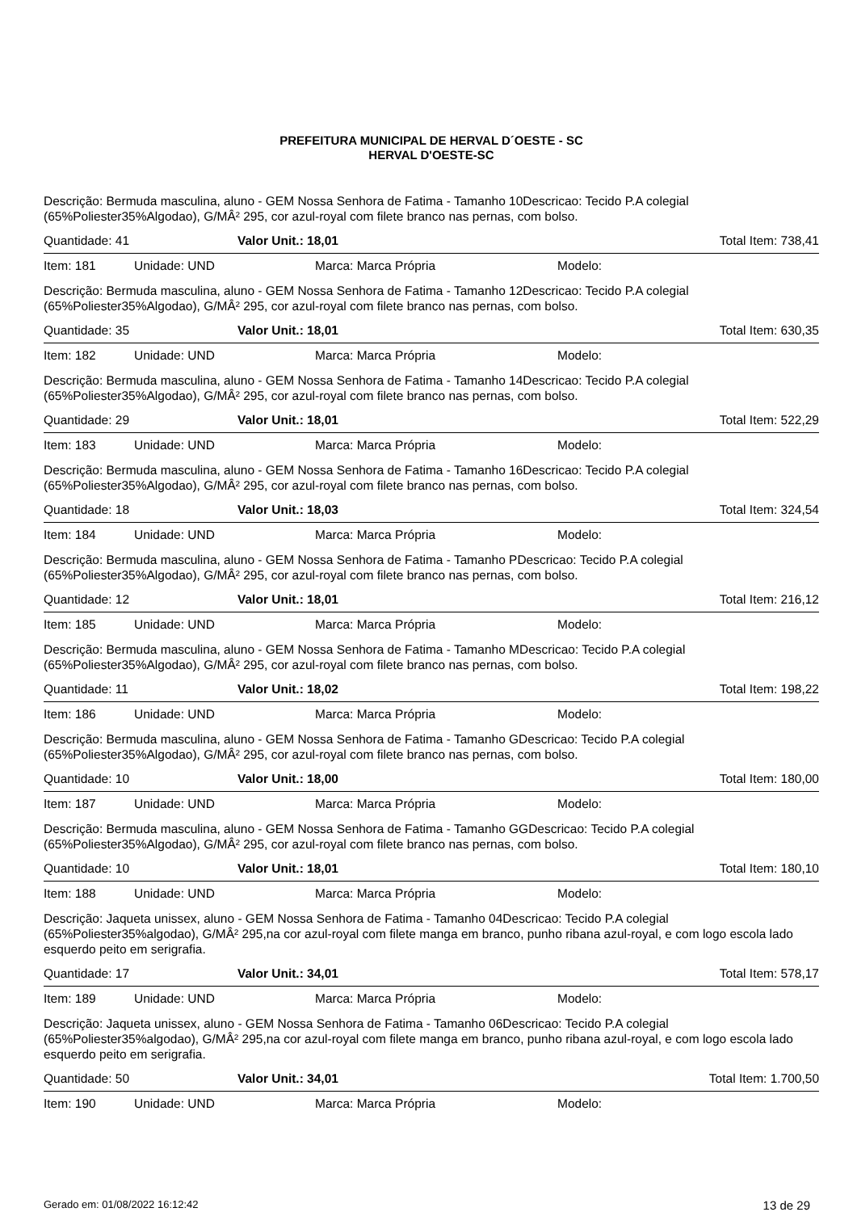PREFEITURA MUNICIPAL DE HERVAL D´OESTE - SC
HERVAL D'OESTE-SC
Descrição: Bermuda masculina, aluno - GEM Nossa Senhora de Fatima - Tamanho 10Descricao: Tecido P.A colegial (65%Poliester35%Algodao), G/MÂ² 295, cor azul-royal com filete branco nas pernas, com bolso.
Quantidade: 41 Valor Unit.: 18,01 Total Item: 738,41
Item: 181 Unidade: UND Marca: Marca Própria Modelo:
Descrição: Bermuda masculina, aluno - GEM Nossa Senhora de Fatima - Tamanho 12Descricao: Tecido P.A colegial (65%Poliester35%Algodao), G/MÂ² 295, cor azul-royal com filete branco nas pernas, com bolso.
Quantidade: 35 Valor Unit.: 18,01 Total Item: 630,35
Item: 182 Unidade: UND Marca: Marca Própria Modelo:
Descrição: Bermuda masculina, aluno - GEM Nossa Senhora de Fatima - Tamanho 14Descricao: Tecido P.A colegial (65%Poliester35%Algodao), G/MÂ² 295, cor azul-royal com filete branco nas pernas, com bolso.
Quantidade: 29 Valor Unit.: 18,01 Total Item: 522,29
Item: 183 Unidade: UND Marca: Marca Própria Modelo:
Descrição: Bermuda masculina, aluno - GEM Nossa Senhora de Fatima - Tamanho 16Descricao: Tecido P.A colegial (65%Poliester35%Algodao), G/MÂ² 295, cor azul-royal com filete branco nas pernas, com bolso.
Quantidade: 18 Valor Unit.: 18,03 Total Item: 324,54
Item: 184 Unidade: UND Marca: Marca Própria Modelo:
Descrição: Bermuda masculina, aluno - GEM Nossa Senhora de Fatima - Tamanho PDescricao: Tecido P.A colegial (65%Poliester35%Algodao), G/MÂ² 295, cor azul-royal com filete branco nas pernas, com bolso.
Quantidade: 12 Valor Unit.: 18,01 Total Item: 216,12
Item: 185 Unidade: UND Marca: Marca Própria Modelo:
Descrição: Bermuda masculina, aluno - GEM Nossa Senhora de Fatima - Tamanho MDescricao: Tecido P.A colegial (65%Poliester35%Algodao), G/MÂ² 295, cor azul-royal com filete branco nas pernas, com bolso.
Quantidade: 11 Valor Unit.: 18,02 Total Item: 198,22
Item: 186 Unidade: UND Marca: Marca Própria Modelo:
Descrição: Bermuda masculina, aluno - GEM Nossa Senhora de Fatima - Tamanho GDescricao: Tecido P.A colegial (65%Poliester35%Algodao), G/MÂ² 295, cor azul-royal com filete branco nas pernas, com bolso.
Quantidade: 10 Valor Unit.: 18,00 Total Item: 180,00
Item: 187 Unidade: UND Marca: Marca Própria Modelo:
Descrição: Bermuda masculina, aluno - GEM Nossa Senhora de Fatima - Tamanho GGDescricao: Tecido P.A colegial (65%Poliester35%Algodao), G/MÂ² 295, cor azul-royal com filete branco nas pernas, com bolso.
Quantidade: 10 Valor Unit.: 18,01 Total Item: 180,10
Item: 188 Unidade: UND Marca: Marca Própria Modelo:
Descrição: Jaqueta unissex, aluno - GEM Nossa Senhora de Fatima - Tamanho 04Descricao: Tecido P.A colegial (65%Poliester35%algodao), G/MÂ² 295,na cor azul-royal com filete manga em branco, punho ribana azul-royal, e com logo escola lado esquerdo peito em serigrafia.
Quantidade: 17 Valor Unit.: 34,01 Total Item: 578,17
Item: 189 Unidade: UND Marca: Marca Própria Modelo:
Descrição: Jaqueta unissex, aluno - GEM Nossa Senhora de Fatima - Tamanho 06Descricao: Tecido P.A colegial (65%Poliester35%algodao), G/MÂ² 295,na cor azul-royal com filete manga em branco, punho ribana azul-royal, e com logo escola lado esquerdo peito em serigrafia.
Quantidade: 50 Valor Unit.: 34,01 Total Item: 1.700,50
Item: 190 Unidade: UND Marca: Marca Própria Modelo:
Gerado em: 01/08/2022 16:12:42 13 de 29